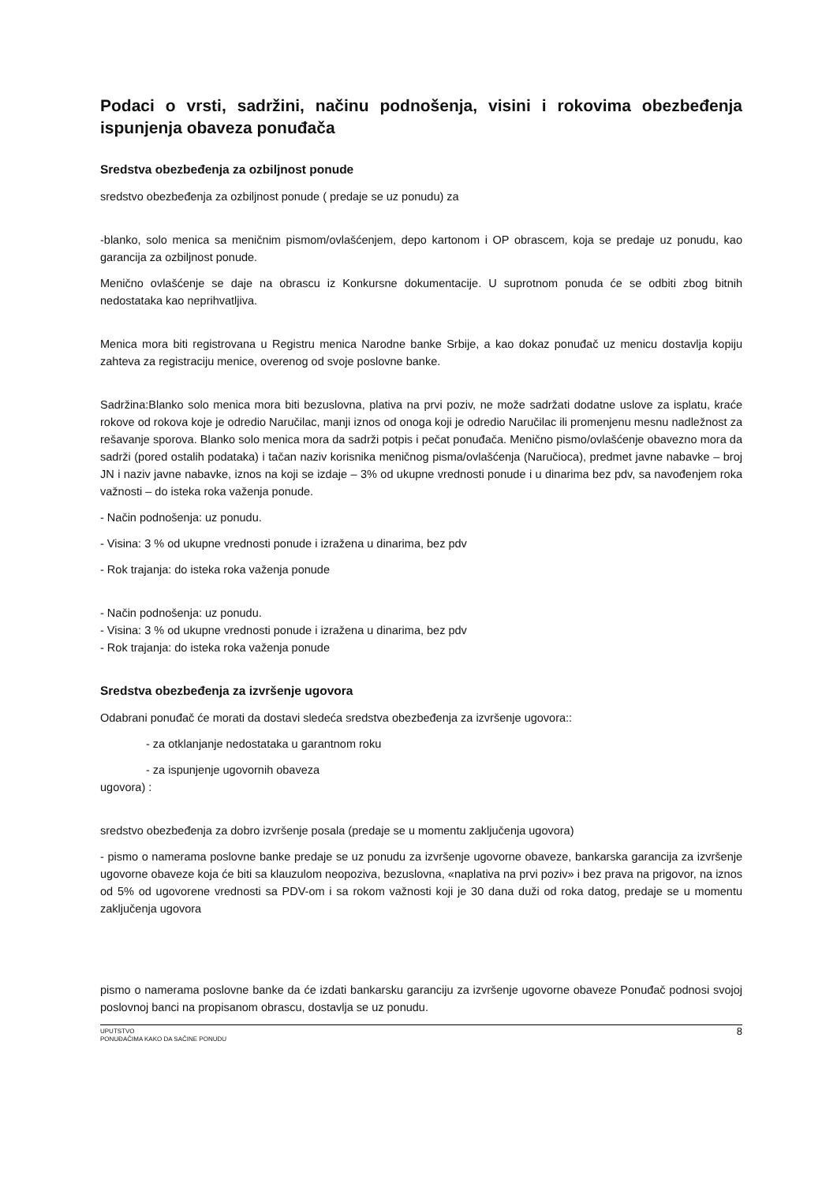Podaci o vrsti, sadržini, načinu podnošenja, visini i rokovima obezbeđenja ispunjenja obaveza ponuđača
Sredstva obezbeđenja za ozbiljnost ponude
sredstvo obezbeđenja za ozbiljnost ponude ( predaje se uz ponudu) za
-blanko, solo menica sa meničnim pismom/ovlašćenjem, depo kartonom i OP obrascem, koja se predaje uz ponudu, kao garancija za ozbiljnost ponude.
Menično ovlašćenje se daje na obrascu iz Konkursne dokumentacije. U suprotnom ponuda će se odbiti zbog bitnih nedostataka kao neprihvatljiva.
Menica mora biti registrovana u Registru menica Narodne banke Srbije, a kao dokaz ponuđač uz menicu dostavlja kopiju zahteva za registraciju menice, overenog od svoje poslovne banke.
Sadržina:Blanko solo menica mora biti bezuslovna, plativa na prvi poziv, ne može sadržati dodatne uslove za isplatu, kraće rokove od rokova koje je odredio Naručilac, manji iznos od onoga koji je odredio Naručilac ili promenjenu mesnu nadležnost za rešavanje sporova. Blanko solo menica mora da sadrži potpis i pečat ponuđača. Menično pismo/ovlašćenje obavezno mora da sadrži (pored ostalih podataka) i tačan naziv korisnika meničnog pisma/ovlašćenja (Naručioca), predmet javne nabavke – broj JN i naziv javne nabavke, iznos na koji se izdaje – 3% od ukupne vrednosti ponude i u dinarima bez pdv, sa navođenjem roka važnosti – do isteka roka važenja ponude.
- Način podnošenja: uz ponudu.
- Visina: 3 % od ukupne vrednosti ponude i izražena u dinarima, bez pdv
- Rok trajanja: do isteka roka važenja ponude
- Način podnošenja: uz ponudu.
- Visina: 3 % od ukupne vrednosti ponude i izražena u dinarima, bez pdv
- Rok trajanja: do isteka roka važenja ponude
Sredstva obezbeđenja za izvršenje ugovora
Odabrani ponuđač će morati da dostavi sledeća sredstva obezbeđenja za izvršenje ugovora::
- za otklanjanje nedostataka u garantnom roku
- za ispunjenje ugovornih obaveza
ugovora) :
sredstvo obezbeđenja za dobro izvršenje posala (predaje se u momentu zaključenja ugovora)
- pismo o namerama poslovne banke predaje se uz ponudu za izvršenje ugovorne obaveze, bankarska garancija za izvršenje ugovorne obaveze koja će biti sa klauzulom neopoziva, bezuslovna, «naplativa na prvi poziv» i bez prava na prigovor, na iznos od 5% od ugovorene vrednosti sa PDV-om i sa rokom važnosti koji je 30 dana duži od roka datog, predaje se u momentu zaključenja ugovora
pismo o namerama poslovne banke da će izdati bankarsku garanciju za izvršenje ugovorne obaveze Ponuđač podnosi svojoj poslovnoj banci na propisanom obrascu, dostavlja se uz ponudu.
UPUTSTVO
PONUĐAČIMA KAKO DA SAČINE PONUDU
8